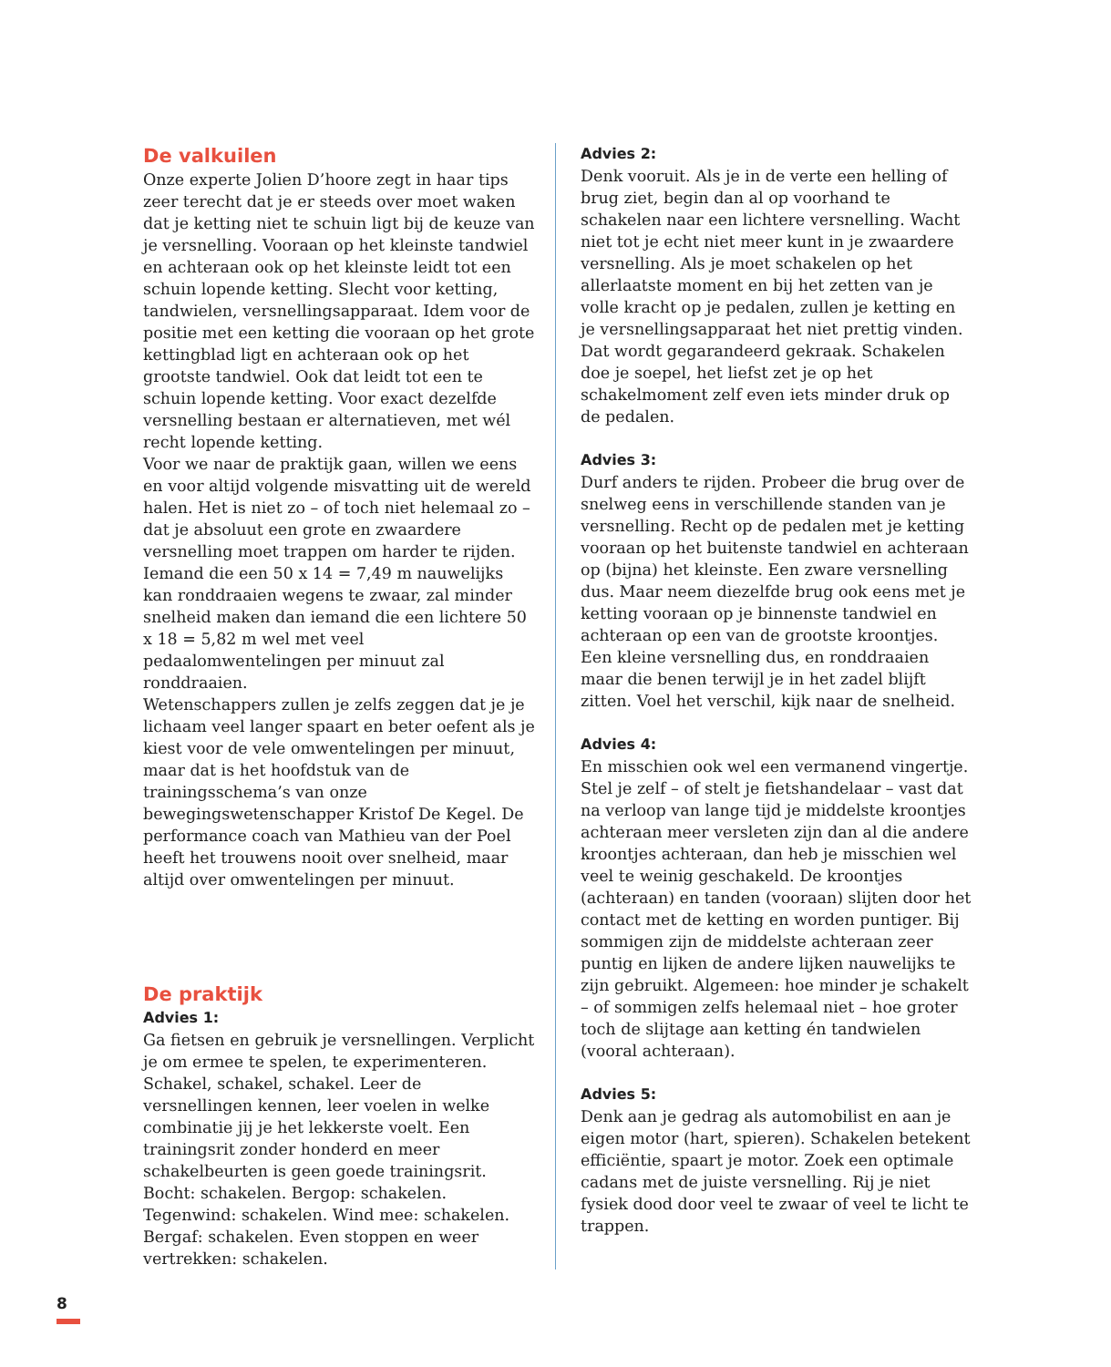De valkuilen
Onze experte Jolien D’hoore zegt in haar tips zeer terecht dat je er steeds over moet waken dat je ketting niet te schuin ligt bij de keuze van je versnelling. Vooraan op het kleinste tandwiel en achteraan ook op het kleinste leidt tot een schuin lopende ketting. Slecht voor ketting, tandwielen, versnellingsapparaat. Idem voor de positie met een ketting die vooraan op het grote kettingblad ligt en achteraan ook op het grootste tandwiel. Ook dat leidt tot een te schuin lopende ketting. Voor exact dezelfde versnelling bestaan er alternatieven, met wél recht lopende ketting.
Voor we naar de praktijk gaan, willen we eens en voor altijd volgende misvatting uit de wereld halen. Het is niet zo – of toch niet helemaal zo – dat je absoluut een grote en zwaardere versnelling moet trappen om harder te rijden. Iemand die een 50 x 14 = 7,49 m nauwelijks kan ronddraaien wegens te zwaar, zal minder snelheid maken dan iemand die een lichtere 50 x 18 = 5,82 m wel met veel pedaalomwentelingen per minuut zal ronddraaien.
Wetenschappers zullen je zelfs zeggen dat je je lichaam veel langer spaart en beter oefent als je kiest voor de vele omwentelingen per minuut, maar dat is het hoofdstuk van de trainingsschema’s van onze bewegingswetenschapper Kristof De Kegel. De performance coach van Mathieu van der Poel heeft het trouwens nooit over snelheid, maar altijd over omwentelingen per minuut.
De praktijk
Advies 1:
Ga fietsen en gebruik je versnellingen. Verplicht je om ermee te spelen, te experimenteren. Schakel, schakel, schakel. Leer de versnellingen kennen, leer voelen in welke combinatie jij je het lekkerste voelt. Een trainingsrit zonder honderd en meer schakelbeurten is geen goede trainingsrit. Bocht: schakelen. Bergop: schakelen. Tegenwind: schakelen. Wind mee: schakelen. Bergaf: schakelen. Even stoppen en weer vertrekken: schakelen.
Advies 2:
Denk vooruit. Als je in de verte een helling of brug ziet, begin dan al op voorhand te schakelen naar een lichtere versnelling. Wacht niet tot je echt niet meer kunt in je zwaardere versnelling. Als je moet schakelen op het allerlaatste moment en bij het zetten van je volle kracht op je pedalen, zullen je ketting en je versnellingsapparaat het niet prettig vinden. Dat wordt gegarandeerd gekraak. Schakelen doe je soepel, het liefst zet je op het schakelmoment zelf even iets minder druk op de pedalen.
Advies 3:
Durf anders te rijden. Probeer die brug over de snelweg eens in verschillende standen van je versnelling. Recht op de pedalen met je ketting vooraan op het buitenste tandwiel en achteraan op (bijna) het kleinste. Een zware versnelling dus. Maar neem diezelfde brug ook eens met je ketting vooraan op je binnenste tandwiel en achteraan op een van de grootste kroontjes. Een kleine versnelling dus, en ronddraaien maar die benen terwijl je in het zadel blijft zitten. Voel het verschil, kijk naar de snelheid.
Advies 4:
En misschien ook wel een vermanend vingertje. Stel je zelf – of stelt je fietshandelaar – vast dat na verloop van lange tijd je middelste kroontjes achteraan meer versleten zijn dan al die andere kroontjes achteraan, dan heb je misschien wel veel te weinig geschakeld. De kroontjes (achteraan) en tanden (vooraan) slijten door het contact met de ketting en worden puntiger. Bij sommigen zijn de middelste achteraan zeer puntig en lijken de andere lijken nauwelijks te zijn gebruikt. Algemeen: hoe minder je schakelt – of sommigen zelfs helemaal niet – hoe groter toch de slijtage aan ketting én tandwielen (vooral achteraan).
Advies 5:
Denk aan je gedrag als automobilist en aan je eigen motor (hart, spieren). Schakelen betekent efficiëntie, spaart je motor. Zoek een optimale cadans met de juiste versnelling. Rij je niet fysiek dood door veel te zwaar of veel te licht te trappen.
8